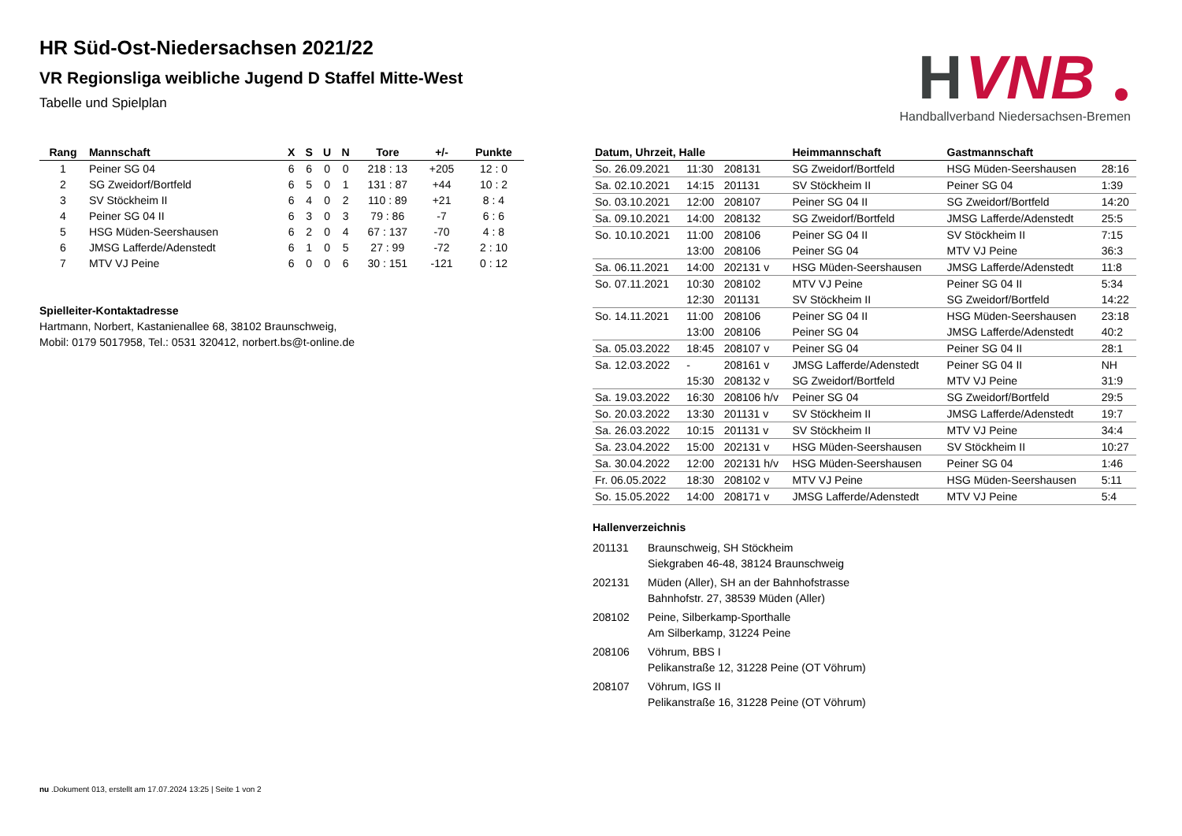H
VNB
Handballverband Niedersachsen-Bremen
HR Süd-Ost-Niedersachsen 2021/22
VR Regionsliga weibliche Jugend D Staffel Mitte-West
Tabelle und Spielplan
| Rang | Mannschaft | X | S | U | N | Tore | +/- | Punkte |
| --- | --- | --- | --- | --- | --- | --- | --- | --- |
| 1 | Peiner SG 04 | 6 | 6 | 0 | 0 | 218 : 13 | +205 | 12 : 0 |
| 2 | SG Zweidorf/Bortfeld | 6 | 5 | 0 | 1 | 131 : 87 | +44 | 10 : 2 |
| 3 | SV Stöckheim II | 6 | 4 | 0 | 2 | 110 : 89 | +21 | 8 : 4 |
| 4 | Peiner SG 04 II | 6 | 3 | 0 | 3 | 79 : 86 | -7 | 6 : 6 |
| 5 | HSG Müden-Seershausen | 6 | 2 | 0 | 4 | 67 : 137 | -70 | 4 : 8 |
| 6 | JMSG Lafferde/Adenstedt | 6 | 1 | 0 | 5 | 27 : 99 | -72 | 2 : 10 |
| 7 | MTV VJ Peine | 6 | 0 | 0 | 6 | 30 : 151 | -121 | 0 : 12 |
Spielleiter-Kontaktadresse
Hartmann, Norbert, Kastanienallee 68, 38102 Braunschweig,
Mobil: 0179 5017958, Tel.: 0531 320412, norbert.bs@t-online.de
| Datum, Uhrzeit, Halle | | | Heimmannschaft | Gastmannschaft | |
| --- | --- | --- | --- | --- | --- |
| So. 26.09.2021 | 11:30 | 208131 | SG Zweidorf/Bortfeld | HSG Müden-Seershausen | 28:16 |
| Sa. 02.10.2021 | 14:15 | 201131 | SV Stöckheim II | Peiner SG 04 | 1:39 |
| So. 03.10.2021 | 12:00 | 208107 | Peiner SG 04 II | SG Zweidorf/Bortfeld | 14:20 |
| Sa. 09.10.2021 | 14:00 | 208132 | SG Zweidorf/Bortfeld | JMSG Lafferde/Adenstedt | 25:5 |
| So. 10.10.2021 | 11:00 | 208106 | Peiner SG 04 II | SV Stöckheim II | 7:15 |
| | 13:00 | 208106 | Peiner SG 04 | MTV VJ Peine | 36:3 |
| Sa. 06.11.2021 | 14:00 | 202131 v | HSG Müden-Seershausen | JMSG Lafferde/Adenstedt | 11:8 |
| So. 07.11.2021 | 10:30 | 208102 | MTV VJ Peine | Peiner SG 04 II | 5:34 |
| | 12:30 | 201131 | SV Stöckheim II | SG Zweidorf/Bortfeld | 14:22 |
| So. 14.11.2021 | 11:00 | 208106 | Peiner SG 04 II | HSG Müden-Seershausen | 23:18 |
| | 13:00 | 208106 | Peiner SG 04 | JMSG Lafferde/Adenstedt | 40:2 |
| Sa. 05.03.2022 | 18:45 | 208107 v | Peiner SG 04 | Peiner SG 04 II | 28:1 |
| Sa. 12.03.2022 | - | 208161 v | JMSG Lafferde/Adenstedt | Peiner SG 04 II | NH |
| | 15:30 | 208132 v | SG Zweidorf/Bortfeld | MTV VJ Peine | 31:9 |
| Sa. 19.03.2022 | 16:30 | 208106 h/v | Peiner SG 04 | SG Zweidorf/Bortfeld | 29:5 |
| So. 20.03.2022 | 13:30 | 201131 v | SV Stöckheim II | JMSG Lafferde/Adenstedt | 19:7 |
| Sa. 26.03.2022 | 10:15 | 201131 v | SV Stöckheim II | MTV VJ Peine | 34:4 |
| Sa. 23.04.2022 | 15:00 | 202131 v | HSG Müden-Seershausen | SV Stöckheim II | 10:27 |
| Sa. 30.04.2022 | 12:00 | 202131 h/v | HSG Müden-Seershausen | Peiner SG 04 | 1:46 |
| Fr. 06.05.2022 | 18:30 | 208102 v | MTV VJ Peine | HSG Müden-Seershausen | 5:11 |
| So. 15.05.2022 | 14:00 | 208171 v | JMSG Lafferde/Adenstedt | MTV VJ Peine | 5:4 |
Hallenverzeichnis
| 201131 | Braunschweig, SH Stöckheim Siekgraben 46-48, 38124 Braunschweig |
| 202131 | Müden (Aller), SH an der Bahnhofstrasse Bahnhofstr. 27, 38539 Müden (Aller) |
| 208102 | Peine, Silberkamp-Sporthalle Am Silberkamp, 31224 Peine |
| 208106 | Vöhrum, BBS I Pelikanstraße 12, 31228 Peine (OT Vöhrum) |
| 208107 | Vöhrum, IGS II Pelikanstraße 16, 31228 Peine (OT Vöhrum) |
nu .Dokument 013, erstellt am 17.07.2024 13:25 | Seite 1 von 2